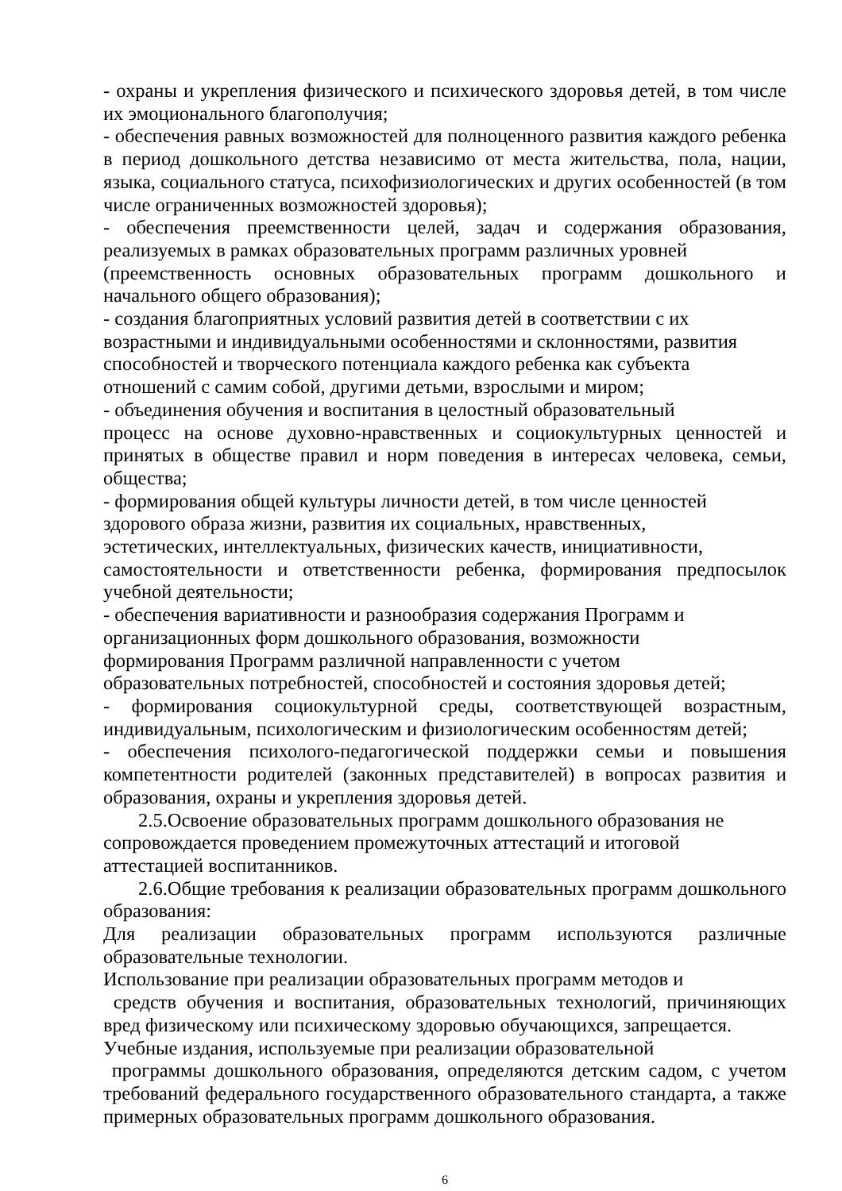- охраны и укрепления физического и психического здоровья детей, в том числе их эмоционального благополучия;
- обеспечения равных возможностей для полноценного развития каждого ребенка в период дошкольного детства независимо от места жительства, пола, нации, языка, социального статуса, психофизиологических и других особенностей (в том числе ограниченных возможностей здоровья);
- обеспечения преемственности целей, задач и содержания образования, реализуемых в рамках образовательных программ различных уровней
(преемственность основных образовательных программ дошкольного и начального общего образования);
- создания благоприятных условий развития детей в соответствии с их
возрастными и индивидуальными особенностями и склонностями, развития
способностей и творческого потенциала каждого ребенка как субъекта
отношений с самим собой, другими детьми, взрослыми и миром;
- объединения обучения и воспитания в целостный образовательный
процесс на основе духовно-нравственных и социокультурных ценностей и принятых в обществе правил и норм поведения в интересах человека, семьи, общества;
- формирования общей культуры личности детей, в том числе ценностей
здорового образа жизни, развития их социальных, нравственных,
эстетических, интеллектуальных, физических качеств, инициативности,
самостоятельности и ответственности ребенка, формирования предпосылок учебной деятельности;
- обеспечения вариативности и разнообразия содержания Программ и
организационных форм дошкольного образования, возможности
формирования Программ различной направленности с учетом
образовательных потребностей, способностей и состояния здоровья детей;
- формирования социокультурной среды, соответствующей возрастным, индивидуальным, психологическим и физиологическим особенностям детей;
- обеспечения психолого-педагогической поддержки семьи и повышения компетентности родителей (законных представителей) в вопросах развития и образования, охраны и укрепления здоровья детей.
2.5.Освоение образовательных программ дошкольного образования не
сопровождается проведением промежуточных аттестаций и итоговой
аттестацией воспитанников.
2.6.Общие требования к реализации образовательных программ дошкольного образования:
Для реализации образовательных программ используются различные образовательные технологии.
Использование при реализации образовательных программ методов и
средств обучения и воспитания, образовательных технологий, причиняющих вред физическому или психическому здоровью обучающихся, запрещается.
Учебные издания, используемые при реализации образовательной
программы дошкольного образования, определяются детским садом, с учетом требований федерального государственного образовательного стандарта, а также примерных образовательных программ дошкольного образования.
6